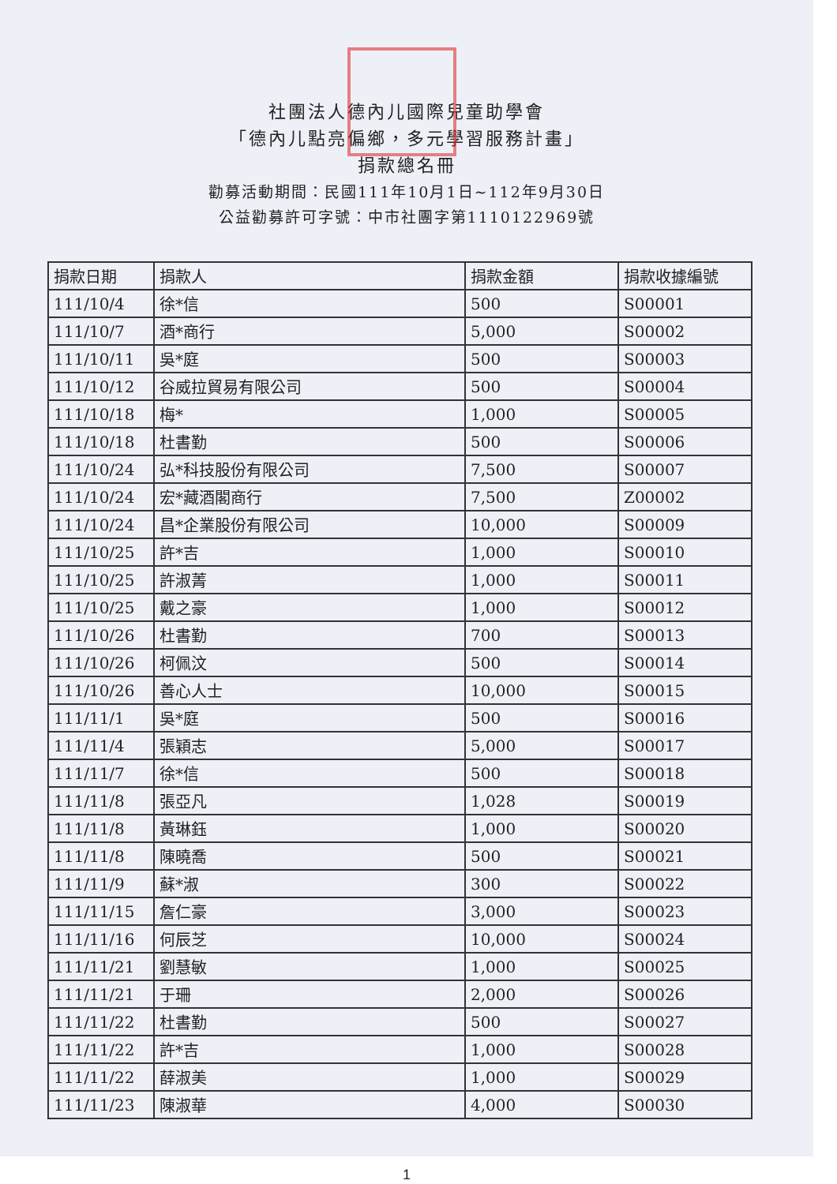社團法人德內儿國際兒童助學會
「德內儿點亮偏鄉，多元學習服務計畫」
捐款總名冊
勸募活動期間：民國111年10月1日~112年9月30日
公益勸募許可字號：中市社團字第1110122969號
| 捐款日期 | 捐款人 | 捐款金額 | 捐款收據編號 |
| --- | --- | --- | --- |
| 111/10/4 | 徐*信 | 500 | S00001 |
| 111/10/7 | 酒*商行 | 5,000 | S00002 |
| 111/10/11 | 吳*庭 | 500 | S00003 |
| 111/10/12 | 谷威拉貿易有限公司 | 500 | S00004 |
| 111/10/18 | 梅* | 1,000 | S00005 |
| 111/10/18 | 杜書勤 | 500 | S00006 |
| 111/10/24 | 弘*科技股份有限公司 | 7,500 | S00007 |
| 111/10/24 | 宏*藏酒閣商行 | 7,500 | Z00002 |
| 111/10/24 | 昌*企業股份有限公司 | 10,000 | S00009 |
| 111/10/25 | 許*吉 | 1,000 | S00010 |
| 111/10/25 | 許淑菁 | 1,000 | S00011 |
| 111/10/25 | 戴之豪 | 1,000 | S00012 |
| 111/10/26 | 杜書勤 | 700 | S00013 |
| 111/10/26 | 柯佩汶 | 500 | S00014 |
| 111/10/26 | 善心人士 | 10,000 | S00015 |
| 111/11/1 | 吳*庭 | 500 | S00016 |
| 111/11/4 | 張穎志 | 5,000 | S00017 |
| 111/11/7 | 徐*信 | 500 | S00018 |
| 111/11/8 | 張亞凡 | 1,028 | S00019 |
| 111/11/8 | 黃琳鈺 | 1,000 | S00020 |
| 111/11/8 | 陳曉喬 | 500 | S00021 |
| 111/11/9 | 蘇*淑 | 300 | S00022 |
| 111/11/15 | 詹仁豪 | 3,000 | S00023 |
| 111/11/16 | 何辰芝 | 10,000 | S00024 |
| 111/11/21 | 劉慧敏 | 1,000 | S00025 |
| 111/11/21 | 于珊 | 2,000 | S00026 |
| 111/11/22 | 杜書勤 | 500 | S00027 |
| 111/11/22 | 許*吉 | 1,000 | S00028 |
| 111/11/22 | 薛淑美 | 1,000 | S00029 |
| 111/11/23 | 陳淑華 | 4,000 | S00030 |
1